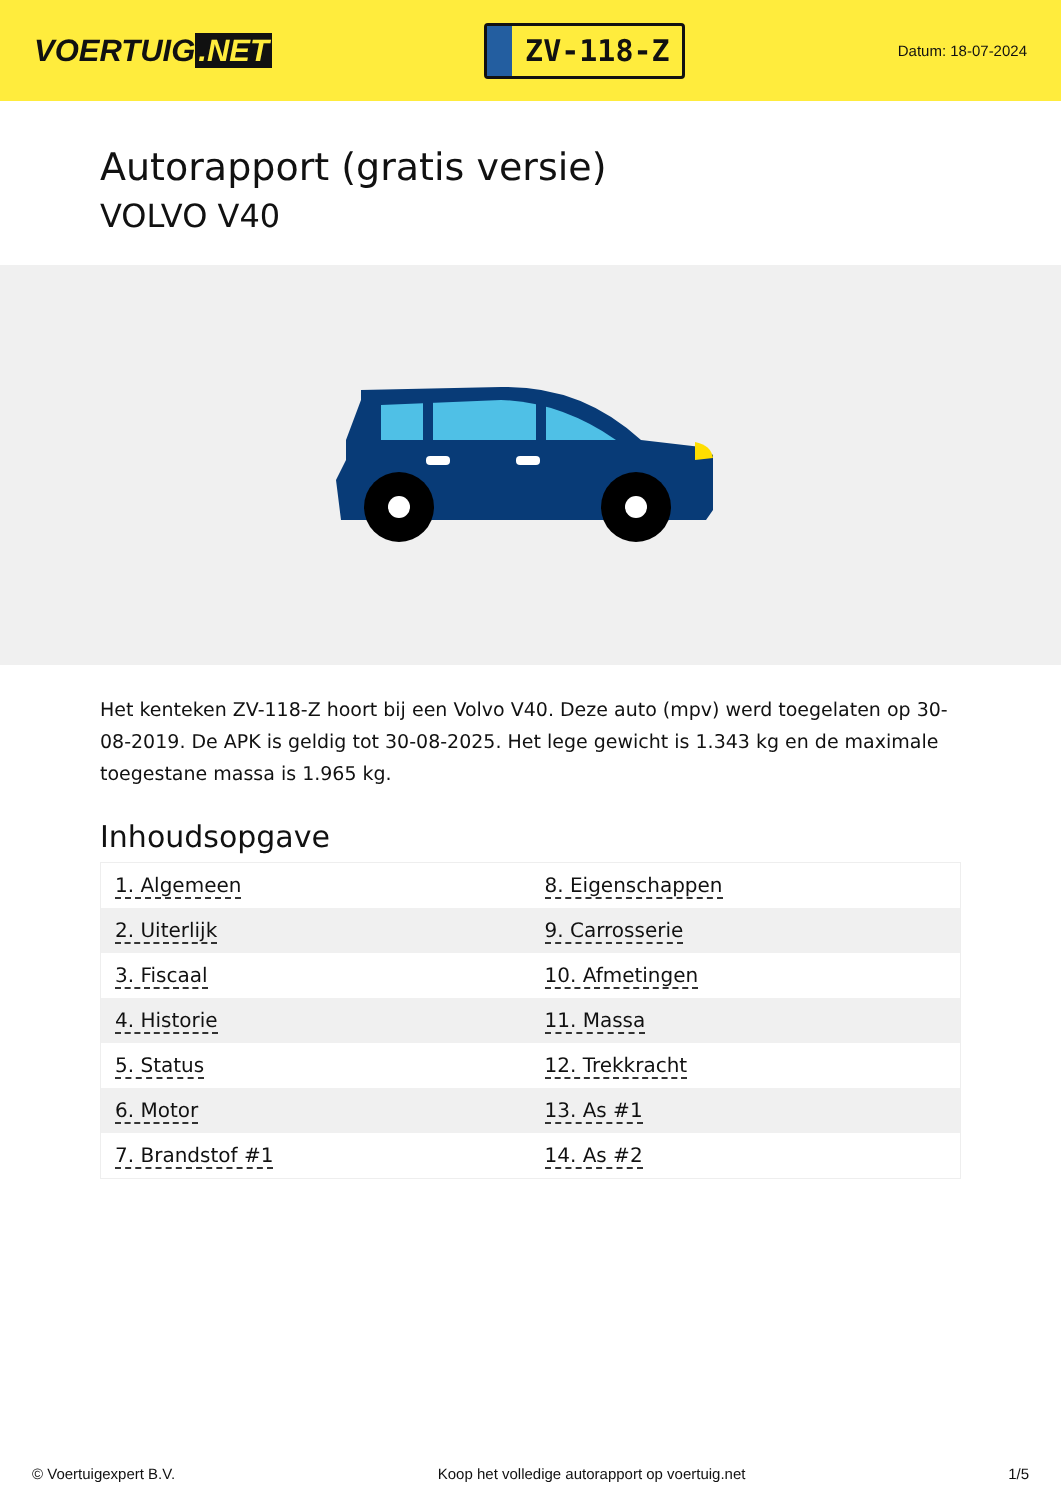VOERTUIG.NET
ZV-118-Z
Datum: 18-07-2024
Autorapport (gratis versie)
VOLVO V40
Het kenteken ZV-118-Z hoort bij een Volvo V40. Deze auto (mpv) werd toegelaten op 30-08-2019. De APK is geldig tot 30-08-2025. Het lege gewicht is 1.343 kg en de maximale toegestane massa is 1.965 kg.
Inhoudsopgave
| 1. Algemeen | 8. Eigenschappen |
| 2. Uiterlijk | 9. Carrosserie |
| 3. Fiscaal | 10. Afmetingen |
| 4. Historie | 11. Massa |
| 5. Status | 12. Trekkracht |
| 6. Motor | 13. As #1 |
| 7. Brandstof #1 | 14. As #2 |
© Voertuigexpert B.V. Koop het volledige autorapport op voertuig.net 1/5